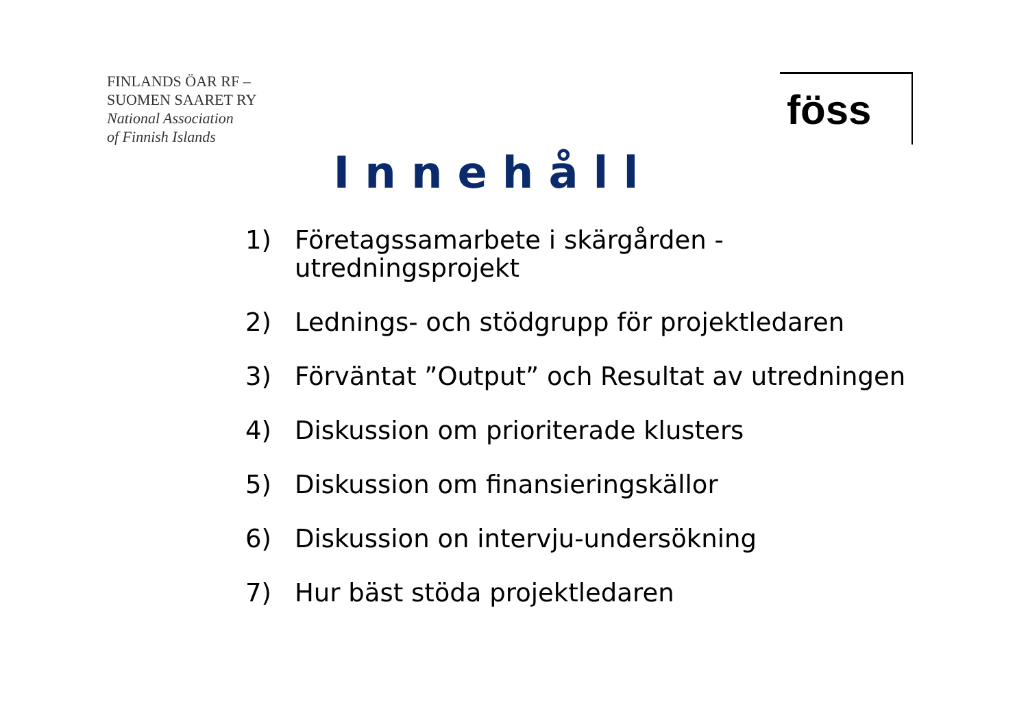FINLANDS ÖAR RF –
SUOMEN SAARET RY
National Association
of Finnish Islands
föss
Innehåll
1) Företagssamarbete i skärgården -
utredningsprojekt
2) Lednings- och stödgrupp för projektledaren
3) Förväntat ”Output” och Resultat av utredningen
4) Diskussion om prioriterade klusters
5) Diskussion om finansieringskällor
6) Diskussion on intervju-undersökning
7) Hur bäst stöda projektledaren